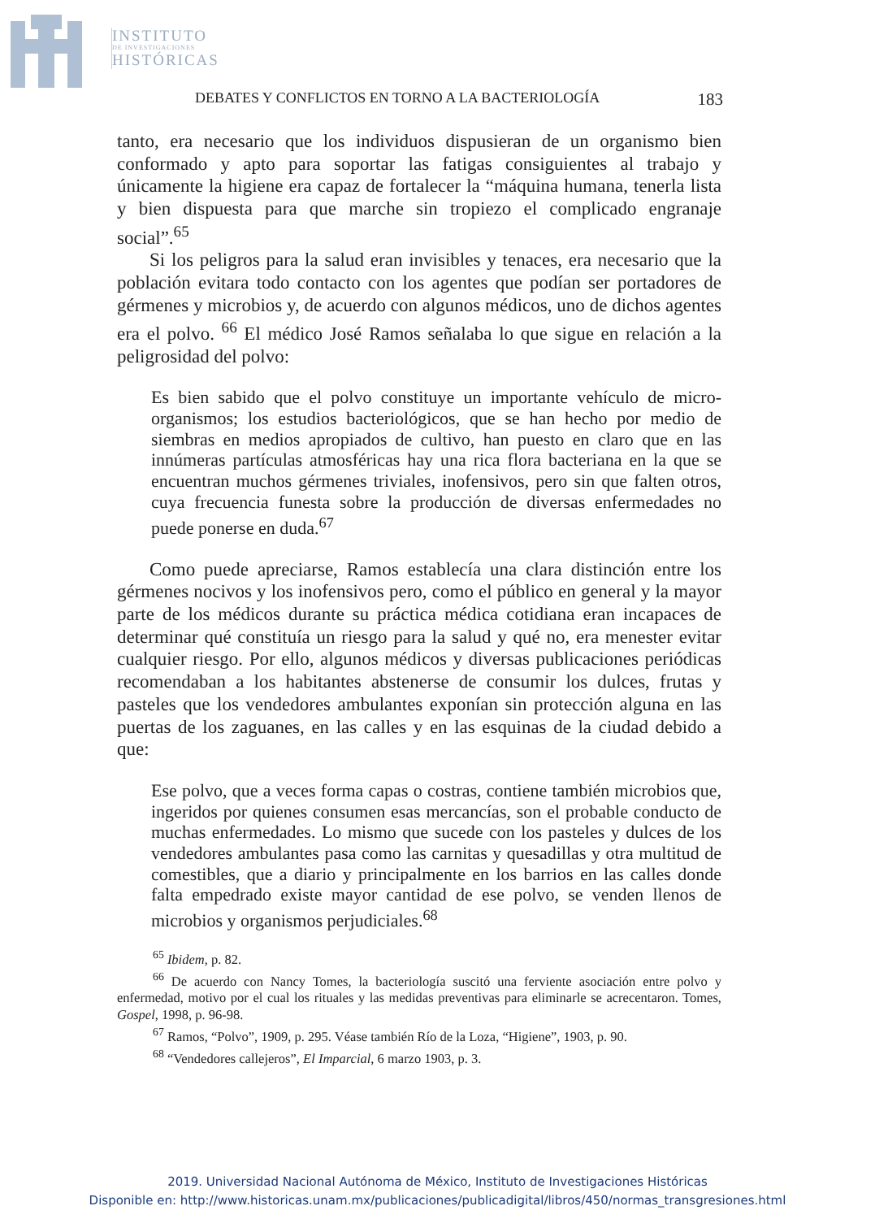INSTITUTO
DE INVESTIGACIONES
HISTÓRICAS
DEBATES Y CONFLICTOS EN TORNO A LA BACTERIOLOGÍA 183
tanto, era necesario que los individuos dispusieran de un organismo bien conformado y apto para soportar las fatigas consiguientes al trabajo y únicamente la higiene era capaz de fortalecer la “máquina humana, tenerla lista y bien dispuesta para que marche sin tropiezo el complicado engranaje social”.<sup>65</sup>
Si los peligros para la salud eran invisibles y tenaces, era necesario que la población evitara todo contacto con los agentes que podían ser portadores de gérmenes y microbios y, de acuerdo con algunos médicos, uno de dichos agentes era el polvo. <sup>66</sup> El médico José Ramos señalaba lo que sigue en relación a la peligrosidad del polvo:
Es bien sabido que el polvo constituye un importante vehículo de micro-organismos; los estudios bacteriológicos, que se han hecho por medio de siembras en medios apropiados de cultivo, han puesto en claro que en las innúmeras partículas atmosféricas hay una rica flora bacteriana en la que se encuentran muchos gérmenes triviales, inofensivos, pero sin que falten otros, cuya frecuencia funesta sobre la producción de diversas enfermedades no puede ponerse en duda.<sup>67</sup>
Como puede apreciarse, Ramos establecía una clara distinción entre los gérmenes nocivos y los inofensivos pero, como el público en general y la mayor parte de los médicos durante su práctica médica cotidiana eran incapaces de determinar qué constituía un riesgo para la salud y qué no, era menester evitar cualquier riesgo. Por ello, algunos médicos y diversas publicaciones periódicas recomendaban a los habitantes abstenerse de consumir los dulces, frutas y pasteles que los vendedores ambulantes exponían sin protección alguna en las puertas de los zaguanes, en las calles y en las esquinas de la ciudad debido a que:
Ese polvo, que a veces forma capas o costras, contiene también microbios que, ingeridos por quienes consumen esas mercancías, son el probable conducto de muchas enfermedades. Lo mismo que sucede con los pasteles y dulces de los vendedores ambulantes pasa como las carnitas y quesadillas y otra multitud de comestibles, que a diario y principalmente en los barrios en las calles donde falta empedrado existe mayor cantidad de ese polvo, se venden llenos de microbios y organismos perjudiciales.<sup>68</sup>
<sup>65</sup> Ibidem, p. 82.
<sup>66</sup> De acuerdo con Nancy Tomes, la bacteriología suscitó una ferviente asociación entre polvo y enfermedad, motivo por el cual los rituales y las medidas preventivas para eliminarle se acrecentaron. Tomes, Gospel, 1998, p. 96-98.
<sup>67</sup> Ramos, “Polvo”, 1909, p. 295. Véase también Río de la Loza, “Higiene”, 1903, p. 90.
<sup>68</sup> “Vendedores callejeros”, El Imparcial, 6 marzo 1903, p. 3.
2019. Universidad Nacional Autónoma de México, Instituto de Investigaciones Históricas
Disponible en: http://www.historicas.unam.mx/publicaciones/publicadigital/libros/450/normas_transgresiones.html